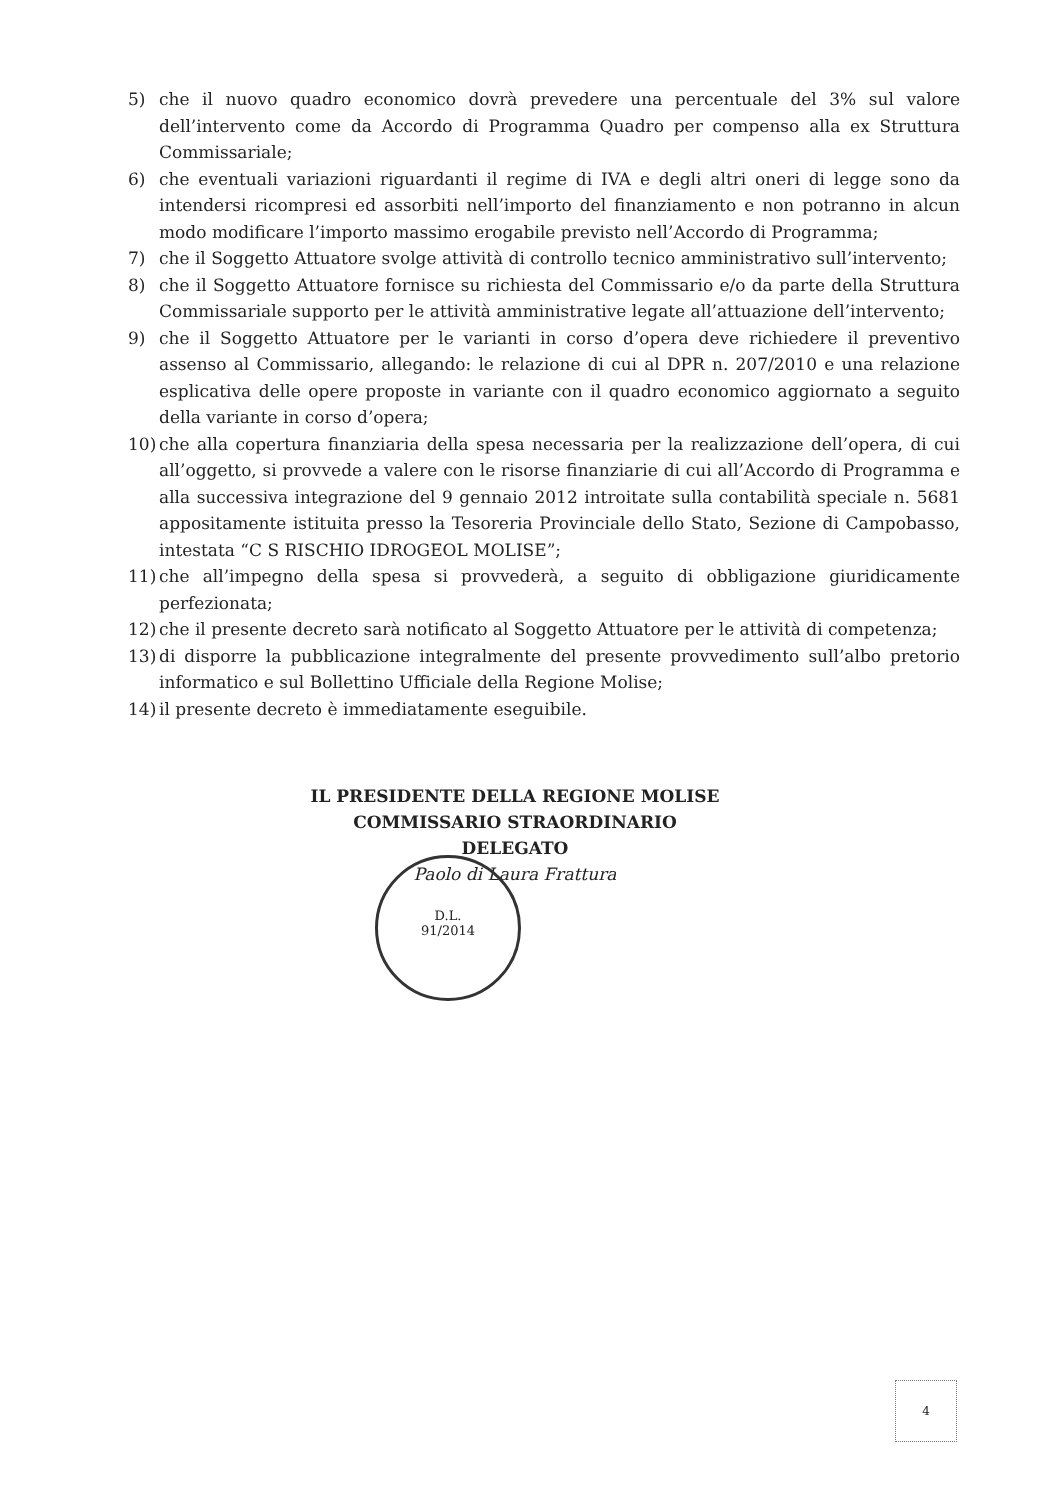5) che il nuovo quadro economico dovrà prevedere una percentuale del 3% sul valore dell’intervento come da Accordo di Programma Quadro per compenso alla ex Struttura Commissariale;
6) che eventuali variazioni riguardanti il regime di IVA e degli altri oneri di legge sono da intendersi ricompresi ed assorbiti nell’importo del finanziamento e non potranno in alcun modo modificare l’importo massimo erogabile previsto nell’Accordo di Programma;
7) che il Soggetto Attuatore svolge attività di controllo tecnico amministrativo sull’intervento;
8) che il Soggetto Attuatore fornisce su richiesta del Commissario e/o da parte della Struttura Commissariale supporto per le attività amministrative legate all’attuazione dell’intervento;
9) che il Soggetto Attuatore per le varianti in corso d’opera deve richiedere il preventivo assenso al Commissario, allegando: le relazione di cui al DPR n. 207/2010 e una relazione esplicativa delle opere proposte in variante con il quadro economico aggiornato a seguito della variante in corso d’opera;
10) che alla copertura finanziaria della spesa necessaria per la realizzazione dell’opera, di cui all’oggetto, si provvede a valere con le risorse finanziarie di cui all’Accordo di Programma e alla successiva integrazione del 9 gennaio 2012 introitate sulla contabilità speciale n. 5681 appositamente istituita presso la Tesoreria Provinciale dello Stato, Sezione di Campobasso, intestata “C S RISCHIO IDROGEOL MOLISE”;
11) che all’impegno della spesa si provvederà, a seguito di obbligazione giuridicamente perfezionata;
12) che il presente decreto sarà notificato al Soggetto Attuatore per le attività di competenza;
13) di disporre la pubblicazione integralmente del presente provvedimento sull’albo pretorio informatico e sul Bollettino Ufficiale della Regione Molise;
14) il presente decreto è immediatamente eseguibile.
IL PRESIDENTE DELLA REGIONE MOLISE
COMMISSARIO STRAORDINARIO DELEGATO
Paolo di Laura Frattura
D.L.
91/2014
4